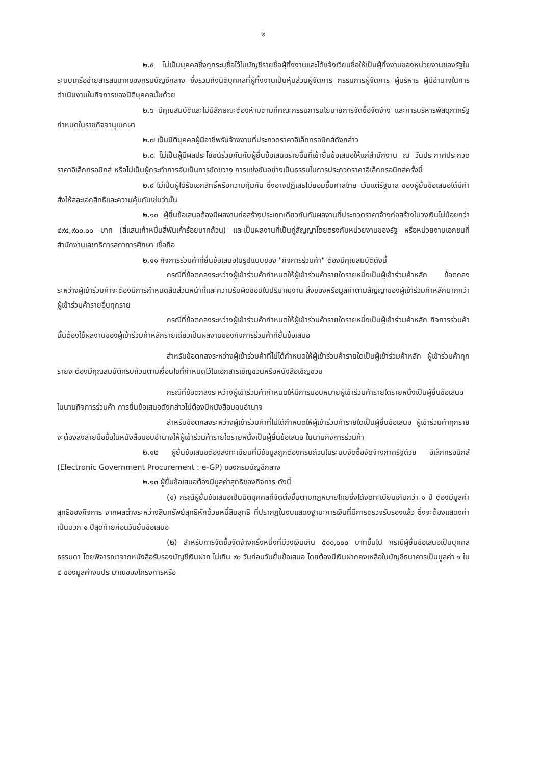๒
๒.๕ ไม่เป็นบุคคลซึ่งถูกระบุชื่อไว้ในบัญชีรายชื่อผู้ทิ้งงานและได้แจ้งเวียนชื่อให้เป็นผู้ทิ้งงานของหน่วยงานของรัฐในระบบเครือข่ายสารสนเทศของกรมบัญชีกลาง ซึ่งรวมถึงนิติบุคคลที่ผู้ทิ้งงานเป็นหุ้นส่วนผู้จัดการ กรรมการผู้จัดการ ผู้บริหาร ผู้มีอำนาจในการดำเนินงานในกิจการของนิติบุคคลนั้นด้วย
๒.๖ มีคุณสมบัติและไม่มีลักษณะต้องห้ามตามที่คณะกรรมการนโยบายการจัดซื้อจัดจ้าง และการบริหารพัสดุภาครัฐกำหนดในราชกิจจานุเบกษา
๒.๗ เป็นนิติบุคคลผู้มีอาชีพรับจ้างงานที่ประกวดราคาอิเล็กทรอนิกส์ดังกล่าว
๒.๘ ไม่เป็นผู้มีผลประโยชน์ร่วมกันกับผู้ยื่นข้อเสนอรายอื่นที่เข้ายื่นข้อเสนอให้แก่สำนักงาน ณ วันประกาศประกวดราคาอิเล็กทรอนิกส์ หรือไม่เป็นผู้กระทำการอันเป็นการขัดขวาง การแข่งขันอย่างเป็นธรรมในการประกวดราคาอิเล็กทรอนิกส์ครั้งนี้
๒.๙ ไม่เป็นผู้ได้รับเอกสิทธิ์หรือความคุ้มกัน ซึ่งอาจปฏิเสธไม่ยอมขึ้นศาลไทย เว้นแต่รัฐบาล ของผู้ยื่นข้อเสนอได้มีคำสั่งให้สละเอกสิทธิ์และความคุ้มกันเช่นว่านั้น
๒.๑๐ ผู้ยื่นข้อเสนอต้องมีผลงานก่อสร้างประเภทเดียวกันกับผลงานที่ประกวดราคาจ้างก่อสร้างในวงเงินไม่น้อยกว่า ๔๙๔,๙๐๐.๐๐ บาท (สี่แสนเก้าหมื่นสี่พันเก้าร้อยบาทถ้วน) และเป็นผลงานที่เป็นคู่สัญญาโดยตรงกับหน่วยงานของรัฐ หรือหน่วยงานเอกชนที่ สำนักงานเลขาธิการสภาการศึกษา เชื่อถือ
๒.๑๑ กิจการร่วมค้าที่ยื่นข้อเสนอในรูปแบบของ "กิจการร่วมค้า" ต้องมีคุณสมบัติดังนี้
กรณีที่ข้อตกลงระหว่างผู้เข้าร่วมค้ากำหนดให้ผู้เข้าร่วมค้ารายใดรายหนึ่งเป็นผู้เข้าร่วมค้าหลัก ข้อตกลงระหว่างผู้เข้าร่วมค้าจะต้องมีการกำหนดสัดส่วนหน้าที่และความรับผิดชอบในปริมาณงาน สิ่งของหรือมูลค่าตามสัญญาของผู้เข้าร่วมค้าหลักมากกว่าผู้เข้าร่วมค้ารายอื่นทุกราย
กรณีที่ข้อตกลงระหว่างผู้เข้าร่วมค้ากำหนดให้ผู้เข้าร่วมค้ารายใดรายหนึ่งเป็นผู้เข้าร่วมค้าหลัก กิจการร่วมค้านั้นต้องใช้ผลงานของผู้เข้าร่วมค้าหลักรายเดียวเป็นผลงานของกิจการร่วมค้าที่ยื่นข้อเสนอ
สำหรับข้อตกลงระหว่างผู้เข้าร่วมค้าที่ไม่ได้กำหนดให้ผู้เข้าร่วมค้ารายใดเป็นผู้เข้าร่วมค้าหลัก ผู้เข้าร่วมค้าทุกรายจะต้องมีคุณสมบัติครบถ้วนตามเงื่อนไขที่กำหนดไว้ในเอกสารเชิญชวนหรือหนังสือเชิญชวน
กรณีที่ข้อตกลงระหว่างผู้เข้าร่วมค้ากำหนดให้มีการมอบหมายผู้เข้าร่วมค้ารายใดรายหนึ่งเป็นผู้ยื่นข้อเสนอ ในนามกิจการร่วมค้า การยื่นข้อเสนอดังกล่าวไม่ต้องมีหนังสือมอบอำนาจ
สำหรับข้อตกลงระหว่างผู้เข้าร่วมค้าที่ไม่ได้กำหนดให้ผู้เข้าร่วมค้ารายใดเป็นผู้ยื่นข้อเสนอ ผู้เข้าร่วมค้าทุกรายจะต้องลงลายมือชื่อในหนังสือมอบอำนาจให้ผู้เข้าร่วมค้ารายใดรายหนึ่งเป็นผู้ยื่นข้อเสนอ ในนามกิจการร่วมค้า
๒.๑๒ ผู้ยื่นข้อเสนอต้องลงทะเบียนที่มีข้อมูลถูกต้องครบถ้วนในระบบจัดซื้อจัดจ้างภาครัฐด้วย อิเล็กทรอนิกส์ (Electronic Government Procurement : e-GP) ของกรมบัญชีกลาง
๒.๑๓ ผู้ยื่นข้อเสนอต้องมีมูลค่าสุทธิของกิจการ ดังนี้
(๑) กรณีผู้ยื่นข้อเสนอเป็นนิติบุคคลที่จัดตั้งขึ้นตามกฎหมายไทยซึ่งได้จดทะเบียนเกินกว่า ๑ ปี ต้องมีมูลค่าสุทธิของกิจการ จากผลต่างระหว่างสินทรัพย์สุทธิหักด้วยหนี้สินสุทธิ ที่ปรากฏในงบแสดงฐานะการเงินที่มีการตรวจรับรองแล้ว ซึ่งจะต้องแสดงค่าเป็นบวก ๑ ปีสุดท้ายก่อนวันยื่นข้อเสนอ
(๒) สำหรับการจัดซื้อจัดจ้างครั้งหนึ่งที่มีวงเงินเกิน ๕๐๐,๐๐๐ บาทขึ้นไป กรณีผู้ยื่นข้อเสนอเป็นบุคคลธรรมดา โดยพิจารณาจากหนังสือรับรองบัญชีเงินฝาก ไม่เกิน ๙๐ วันก่อนวันยื่นข้อเสนอ โดยต้องมีเงินฝากคงเหลือในบัญชีธนาคารเป็นมูลค่า ๑ ใน ๔ ของมูลค่างบประมาณของโครงการหรือ